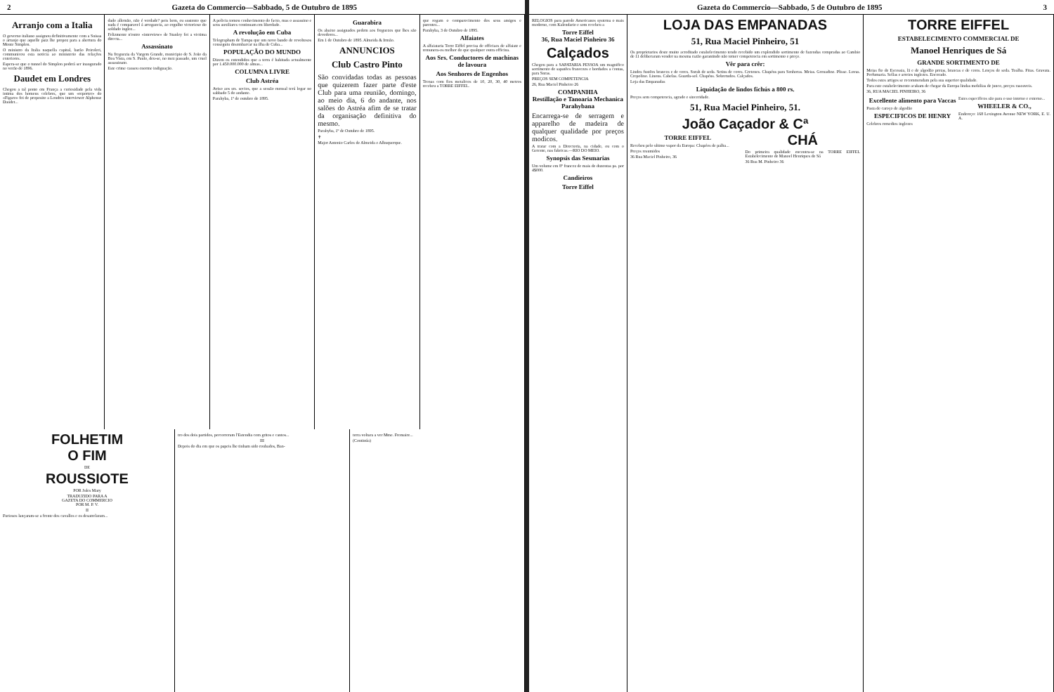2 Gazeta do Commercio—Sabbado, 5 de Outubro de 1895
Arranjo com a Italia
O governo italiano assignou definitivamente com a Suissa o arranjo que aquelle paiz lhe propoz para a abertura do Monte Simplon.
O ministro da Italia naquella capital, barão Peiroleri, communicou esta noticia ao ministerio das relações exteriores.
Espera-se que o tunnel do Simplon poderá ser inaugurado no verão de 1896.
Daudet em Londres
Chegou a tal ponto em França a curiosidade pela vida intima dos homens celebres, que um «reporter» do «Figaro» foi de proposito a Londres interviewer Alphonse Daudet...
dado allemão, não é verdade? pois bem, eu sustento que nada é comparavel á arrogancia, ao orgulho victorioso do soldado inglez...
Felizmente n'outro «interview» de Stanley foi a victima directa...
Assassinato
Na freguezia da Vargem Grande, municipio de S. João da Boa Vista, em S. Paulo, deu-se, no mez passado, um cruel assassinato.
Este crime causou enorme indignação.
A policia tomou conhecimento do facto, mas o assassino e seus auxiliares continuam em liberdade.
A revolução em Cuba
Telegrapham de Tampa que um novo bando de revoltosos conseguiu desembarcar na ilha de Cuba...
POPULAÇÃO DO MUNDO
Dizem os entendidos que a terra é habitada actualmente por 1.450.000.000 de almas...
COLUMNA LIVRE
Club Astréa
Aviso aos srs. socios, que a sessão mensal terá logar no sabbado 5 do andante.
Parahyba, 1º de outubro de 1895.
Guarabira
Os abaixo assignados pedem aos freguezes que lhes são devedores...
Em 1 de Outubro de 1895. Almeida & Irmão.
ANNUNCIOS
Club Castro Pinto
São convidadas todas as pessoas que quizerem fazer parte d'este Club para uma reunião, domingo, ao meio dia, 6 do andante, nos salões do Astréa afim de se tratar da organisação definitiva do mesmo.
Parahyba, 1º de Outubro de 1895.
✝
Major Antonio Carlos de Almeida e Albuquerque.
que rogam o comparecimento dos seus amigos e parentes...
Parahyba, 3 de Outubro de 1895.
Alfaiates
A alfaiataria Torre Eiffel precisa de officiaes de alfaiate e remunera-os melhor do que qualquer outra officina.
Aos Srs. Conductores de machinas de lavoura
Aos Senhores de Engenhos
Trenas com fios metalicos de 10, 20, 30, 40 metros recebeu a TORRE EIFFEL.
FOLHETIM
O FIM
DE
ROUSSIOTE
POR Jules Mary
TRADUZIDO PARA A
GAZETA DO COMMERCIO
POR M. P. V.
II
Furiosos lançaram-se a frente dos cavallos e os desatrelaram...
tro dos dois partidos, percorreram l'Estendia com gritos e cantos...
III
Depois do dia em que os papeis lhe tinham sido roubados, Ban-
terra voltara a ver Mme. Fremaire...
(Continúa)
Gazeta do Commercio—Sabbado, 5 de Outubro de 1895 3
RELOGIOS para parede Americanos systema o mais moderno, com Kalendario e som recebeu a
Torre Eiffel
36, Rua Maciel Pinheiro 36
Calçados
Chegou para a SAPATARIA PESSOA um magnifico sortimento de sapatões francezes e bordados a contas, para Snras.
PREÇOS SEM COMPETENCIA
26, Rua Maciel Pinheiro 26
COMPANHIA
Restillação e Tanoaria Mechanica Parahybana
Encarrega-se de serragem e apparelho de madeira de qualquer qualidade por preços modicos.
A tratar com a Directoria, na cidade, ou com o Gerente, nas fabricas.—RIO DO MEIO.
Synopsis das Sesmarias
Um volume em 8º francez de mais de duzentas ps. por 4$000.
Candieiros
Torre Eiffel
LOJA DAS EMPANADAS
51, Rua Maciel Pinheiro, 51
Os proprietarios deste muito acreditado estabelecimento tendo recebido um explendido sortimento de fazendas compradas ao Cambio de 11 deliberaram vender na mesma razão garantindo não temer competencia em sortimento e preço.
Vêr para crêr:
Lindos fustões brancos e de cores. Surah de seda. Setins de cores. Cretones. Chapéus para Senhoras. Meias. Grenadine. Plisse. Luvas. Crepolino. Linons. Cabelas. Guarda-sol. Chapéus. Sobretudos. Calçados.
Loja das Empanadas
Liquidação de lindos fichús a 800 rs.
Preços sem competencia, agrado e sinceridade.
51, Rua Maciel Pinheiro, 51.
João Caçador & Cª
TORRE EIFFEL
Recebeu pelo ultimo vapor da Europa: Chapéos de palha...
Preços resumidos
36 Rua Maciel Pinheiro, 36
CHÁ
Do primeira qualidade encontra-se na TORRE EIFFEL Estabelecimento de Manoel Henriques de Sá
36 Rua M. Pinheiro 36
TORRE EIFFEL
ESTABELECIMENTO COMMERCIAL DE
Manoel Henriques de Sá
GRANDE SORTIMENTO DE
Meias fio de Escossia, lã e de algodão pretas, brancas e de cores. Lenços de seda. Toalha. Fitas. Gravata. Perfumaria. Sellas e arreios inglezes. Encerado.
Todos estes artigos se recommendam pela sua superior qualidade.
Para este estabelecimento acabam de chegar da Europa lindas mobilias de junco, preços rasoaveis.
36, RUA MACIEL PINHEIRO, 36
Excellente alimento para Vaccas
Pasta de caroço de algodão
ESPECIFICOS DE HENRY
Celebres remedios inglezes
Estes especificos são para o uso interno e externo...
WHEELER & CO.,
Endereço: 168 Lexington Avenue NEW YORK, E. U. A.